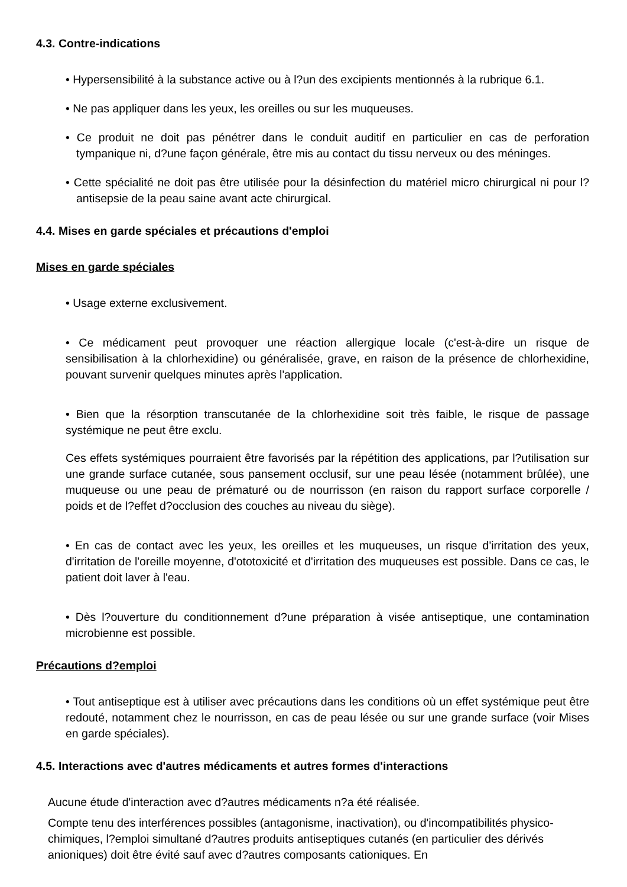4.3. Contre-indications
• Hypersensibilité à la substance active ou à l?un des excipients mentionnés à la rubrique 6.1.
• Ne pas appliquer dans les yeux, les oreilles ou sur les muqueuses.
• Ce produit ne doit pas pénétrer dans le conduit auditif en particulier en cas de perforation tympanique ni, d?une façon générale, être mis au contact du tissu nerveux ou des méninges.
• Cette spécialité ne doit pas être utilisée pour la désinfection du matériel micro chirurgical ni pour l?antisepsie de la peau saine avant acte chirurgical.
4.4. Mises en garde spéciales et précautions d'emploi
Mises en garde spéciales
• Usage externe exclusivement.
• Ce médicament peut provoquer une réaction allergique locale (c'est-à-dire un risque de sensibilisation à la chlorhexidine) ou généralisée, grave, en raison de la présence de chlorhexidine, pouvant survenir quelques minutes après l'application.
• Bien que la résorption transcutanée de la chlorhexidine soit très faible, le risque de passage systémique ne peut être exclu.
Ces effets systémiques pourraient être favorisés par la répétition des applications, par l?utilisation sur une grande surface cutanée, sous pansement occlusif, sur une peau lésée (notamment brûlée), une muqueuse ou une peau de prématuré ou de nourrisson (en raison du rapport surface corporelle / poids et de l?effet d?occlusion des couches au niveau du siège).
• En cas de contact avec les yeux, les oreilles et les muqueuses, un risque d'irritation des yeux, d'irritation de l'oreille moyenne, d'ototoxicité et d'irritation des muqueuses est possible. Dans ce cas, le patient doit laver à l'eau.
• Dès l?ouverture du conditionnement d?une préparation à visée antiseptique, une contamination microbienne est possible.
Précautions d?emploi
• Tout antiseptique est à utiliser avec précautions dans les conditions où un effet systémique peut être redouté, notamment chez le nourrisson, en cas de peau lésée ou sur une grande surface (voir Mises en garde spéciales).
4.5. Interactions avec d'autres médicaments et autres formes d'interactions
Aucune étude d'interaction avec d?autres médicaments n?a été réalisée.
Compte tenu des interférences possibles (antagonisme, inactivation), ou d'incompatibilités physico-chimiques, l?emploi simultané d?autres produits antiseptiques cutanés (en particulier des dérivés anioniques) doit être évité sauf avec d?autres composants cationiques. En